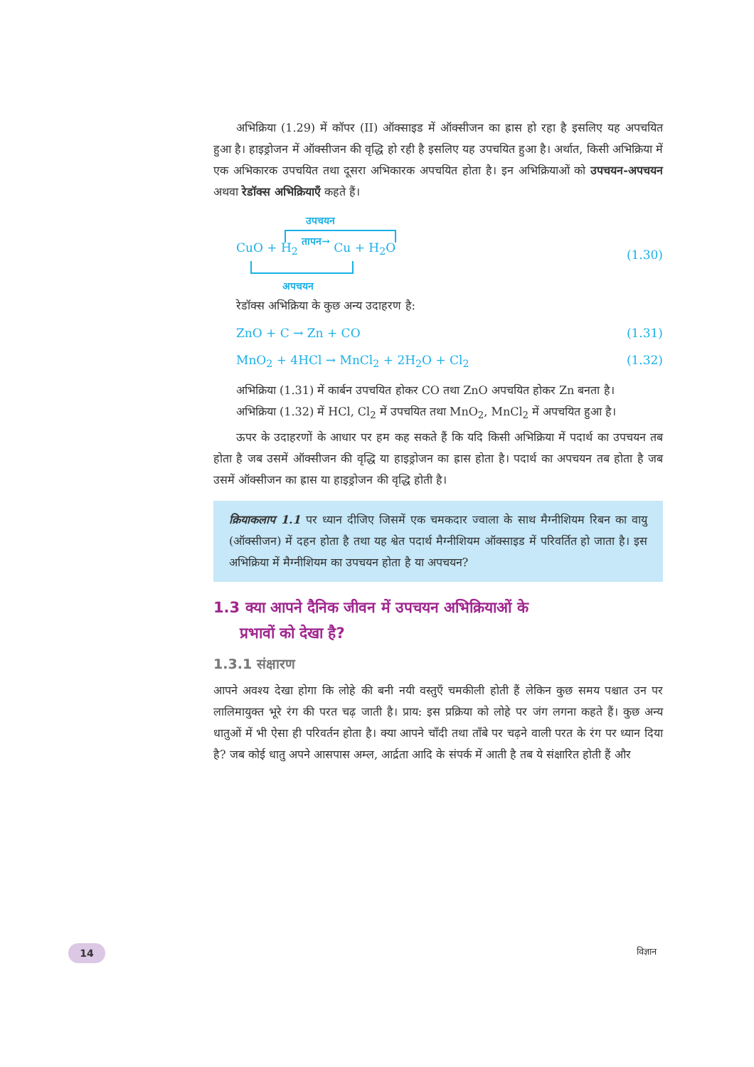अभिक्रिया (1.29) में कॉपर (II) ऑक्साइड में ऑक्सीजन का ह्रास हो रहा है इसलिए यह अपचयित हुआ है। हाइड्रोजन में ऑक्सीजन की वृद्धि हो रही है इसलिए यह उपचयित हुआ है। अर्थात, किसी अभिक्रिया में एक अभिकारक उपचयित तथा दूसरा अभिकारक अपचयित होता है। इन अभिक्रियाओं को उपचयन-अपचयन अथवा रेडॉक्स अभिक्रियाएँ कहते हैं।
उपचयन
CuO + H<sub>2</sub> तापन→ Cu + H<sub>2</sub>O
अपचयन
(1.30)
रेडॉक्स अभिक्रिया के कुछ अन्य उदाहरण है:
ZnO + C → Zn + CO (1.31)
MnO<sub>2</sub> + 4HCl → MnCl<sub>2</sub> + 2H<sub>2</sub>O + Cl<sub>2</sub> (1.32)
अभिक्रिया (1.31) में कार्बन उपचयित होकर CO तथा ZnO अपचयित होकर Zn बनता है।
अभिक्रिया (1.32) में HCl, Cl<sub>2</sub> में उपचयित तथा MnO<sub>2</sub>, MnCl<sub>2</sub> में अपचयित हुआ है।
ऊपर के उदाहरणों के आधार पर हम कह सकते हैं कि यदि किसी अभिक्रिया में पदार्थ का उपचयन तब होता है जब उसमें ऑक्सीजन की वृद्धि या हाइड्रोजन का ह्रास होता है। पदार्थ का अपचयन तब होता है जब उसमें ऑक्सीजन का ह्रास या हाइड्रोजन की वृद्धि होती है।
क्रियाकलाप 1.1 पर ध्यान दीजिए जिसमें एक चमकदार ज्वाला के साथ मैग्नीशियम रिबन का वायु (ऑक्सीजन) में दहन होता है तथा यह श्वेत पदार्थ मैग्नीशियम ऑक्साइड में परिवर्तित हो जाता है। इस अभिक्रिया में मैग्नीशियम का उपचयन होता है या अपचयन?
1.3 क्या आपने दैनिक जीवन में उपचयन अभिक्रियाओं के
प्रभावों को देखा है?
1.3.1 संक्षारण
आपने अवश्य देखा होगा कि लोहे की बनी नयी वस्तुएँ चमकीली होती हैं लेकिन कुछ समय पश्चात उन पर लालिमायुक्त भूरे रंग की परत चढ़ जाती है। प्राय: इस प्रक्रिया को लोहे पर जंग लगना कहते हैं। कुछ अन्य धातुओं में भी ऐसा ही परिवर्तन होता है। क्या आपने चाँदी तथा ताँबे पर चढ़ने वाली परत के रंग पर ध्यान दिया है? जब कोई धातु अपने आसपास अम्ल, आर्द्रता आदि के संपर्क में आती है तब ये संक्षारित होती हैं और
14 विज्ञान